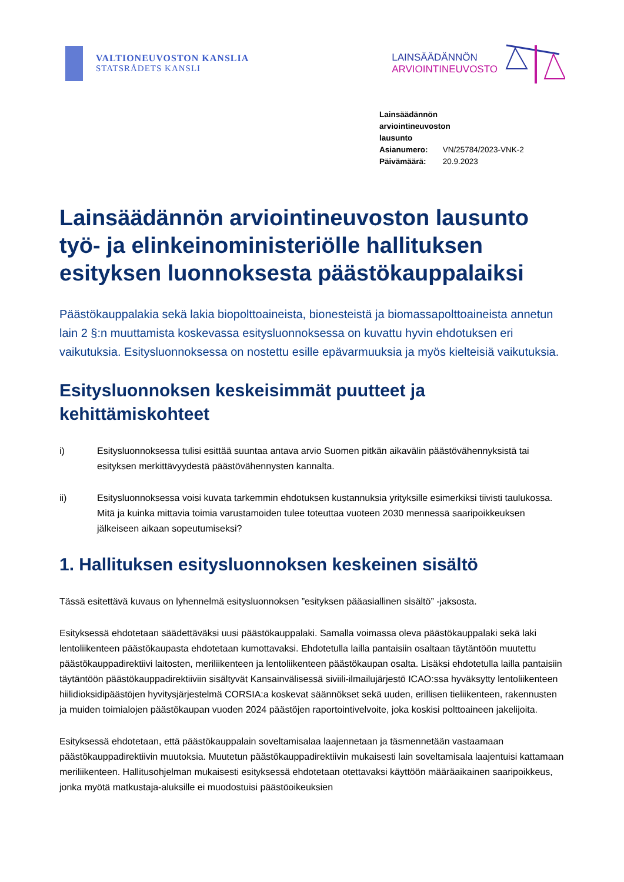VALTIONEUVOSTON KANSLIA
STATSRÅDETS KANSLI
LAINSÄÄDÄNNÖN
ARVIOINTINEUVOSTO
Lainsäädännön arviointineuvoston lausunto
Asianumero: VN/25784/2023-VNK-2
Päivämäärä: 20.9.2023
Lainsäädännön arviointineuvoston lausunto työ- ja elinkeinoministeriölle hallituksen esityksen luonnoksesta päästökauppalaiksi
Päästökauppalakia sekä lakia biopolttoaineista, bionesteistä ja biomassapolttoaineista annetun lain 2 §:n muuttamista koskevassa esitysluonnoksessa on kuvattu hyvin ehdotuksen eri vaikutuksia. Esitysluonnoksessa on nostettu esille epävarmuuksia ja myös kielteisiä vaikutuksia.
Esitysluonnoksen keskeisimmät puutteet ja kehittämiskohteet
i) Esitysluonnoksessa tulisi esittää suuntaa antava arvio Suomen pitkän aikavälin päästövähennyksistä tai esityksen merkittävyydestä päästövähennysten kannalta.
ii) Esitysluonnoksessa voisi kuvata tarkemmin ehdotuksen kustannuksia yrityksille esimerkiksi tiivisti taulukossa. Mitä ja kuinka mittavia toimia varustamoiden tulee toteuttaa vuoteen 2030 mennessä saaripoikkeuksen jälkeiseen aikaan sopeutumiseksi?
1. Hallituksen esitysluonnoksen keskeinen sisältö
Tässä esitettävä kuvaus on lyhennelmä esitysluonnoksen ”esityksen pääasiallinen sisältö” -jaksosta.
Esityksessä ehdotetaan säädettäväksi uusi päästökauppalaki. Samalla voimassa oleva päästökauppalaki sekä laki lentoliikenteen päästökaupasta ehdotetaan kumottavaksi. Ehdotetulla lailla pantaisiin osaltaan täytäntöön muutettu päästökauppadirektiivi laitosten, meriliikenteen ja lentoliikenteen päästökaupan osalta. Lisäksi ehdotetulla lailla pantaisiin täytäntöön päästökauppadirektiiviin sisältyvät Kansainvälisessä siviili-ilmailujärjestö ICAO:ssa hyväksytty lentoliikenteen hiilidioksidipäästöjen hyvitysjärjestelmä CORSIA:a koskevat säännökset sekä uuden, erillisen tieliikenteen, rakennusten ja muiden toimialojen päästökaupan vuoden 2024 päästöjen raportointivelvoite, joka koskisi polttoaineen jakelijoita.
Esityksessä ehdotetaan, että päästökauppalain soveltamisalaa laajennetaan ja täsmennetään vastaamaan päästökauppadirektiivin muutoksia. Muutetun päästökauppadirektiivin mukaisesti lain soveltamisala laajentuisi kattamaan meriliikenteen. Hallitusohjelman mukaisesti esityksessä ehdotetaan otettavaksi käyttöön määräaikainen saaripoikkeus, jonka myötä matkustaja-aluksille ei muodostuisi päästöoikeuksien